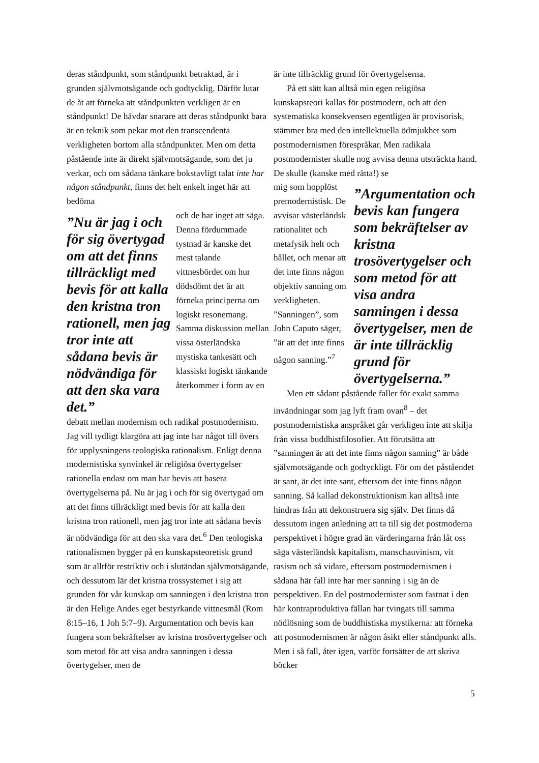deras ståndpunkt, som ståndpunkt betraktad, är i grunden självmotsägande och godtycklig. Därför lutar de åt att förneka att ståndpunkten verkligen är en ståndpunkt! De hävdar snarare att deras ståndpunkt bara är en teknik som pekar mot den transcendenta verkligheten bortom alla ståndpunkter. Men om detta påstående inte är direkt självmotsägande, som det ju verkar, och om sådana tänkare bokstavligt talat inte har någon ståndpunkt, finns det helt enkelt inget här att bedöma
”Nu är jag i och för sig övertygad om att det finns tillräckligt med bevis för att kalla den kristna tron rationell, men jag tror inte att sådana bevis är nödvändiga för att den ska vara det.”
och de har inget att säga. Denna fördummade tystnad är kanske det mest talande vittnesbördet om hur dödsdömt det är att förneka principerna om logiskt resonemang.
Samma diskussion mellan vissa österländska mystiska tankesätt och klassiskt logiskt tänkande återkommer i form av en
debatt mellan modernism och radikal postmodernism. Jag vill tydligt klargöra att jag inte har något till övers för upplysningens teologiska rationalism. Enligt denna modernistiska synvinkel är religiösa övertygelser rationella endast om man har bevis att basera övertygelserna på. Nu är jag i och för sig övertygad om att det finns tillräckligt med bevis för att kalla den kristna tron rationell, men jag tror inte att sådana bevis är nödvändiga för att den ska vara det.<sup>6</sup> Den teologiska rationalismen bygger på en kunskapsteoretisk grund som är alltför restriktiv och i slutändan självmotsägande, och dessutom lär det kristna trossystemet i sig att grunden för vår kunskap om sanningen i den kristna tron är den Helige Andes eget bestyrkande vittnesmål (Rom 8:15–16, 1 Joh 5:7–9). Argumentation och bevis kan fungera som bekräftelser av kristna trosövertygelser och som metod för att visa andra sanningen i dessa övertygelser, men de
är inte tillräcklig grund för övertygelserna.
På ett sätt kan alltså min egen religiösa kunskapsteori kallas för postmodern, och att den systematiska konsekvensen egentligen är provisorisk, stämmer bra med den intellektuella ödmjukhet som postmodernismen förespråkar. Men radikala postmodernister skulle nog avvisa denna utsträckta hand. De skulle (kanske med rätta!) se
mig som hopplöst premodernistisk. De avvisar västerländsk rationalitet och metafysik helt och hållet, och menar att det inte finns någon objektiv sanning om verkligheten. ”Sanningen”, som John Caputo säger, ”är att det inte finns någon sanning.”<sup>7</sup>
”Argumentation och bevis kan fungera som bekräftelser av kristna trosövertygelser och som metod för att visa andra sanningen i dessa övertygelser, men de är inte tillräcklig grund för övertygelserna.”
Men ett sådant påstående faller för exakt samma invändningar som jag lyft fram ovan<sup>8</sup> – det postmodernistiska anspråket går verkligen inte att skilja från vissa buddhistfilosofier. Att förutsätta att ”sanningen är att det inte finns någon sanning” är både självmotsägande och godtyckligt. För om det påståendet är sant, är det inte sant, eftersom det inte finns någon sanning. Så kallad dekonstruktionism kan alltså inte hindras från att dekonstruera sig själv. Det finns då dessutom ingen anledning att ta till sig det postmoderna perspektivet i högre grad än värderingarna från låt oss säga västerländsk kapitalism, manschauvinism, vit rasism och så vidare, eftersom postmodernismen i sådana här fall inte har mer sanning i sig än de perspektiven. En del postmodernister som fastnat i den här kontraproduktiva fällan har tvingats till samma nödlösning som de buddhistiska mystikerna: att förneka att postmodernismen är någon åsikt eller ståndpunkt alls. Men i så fall, åter igen, varför fortsätter de att skriva böcker
5